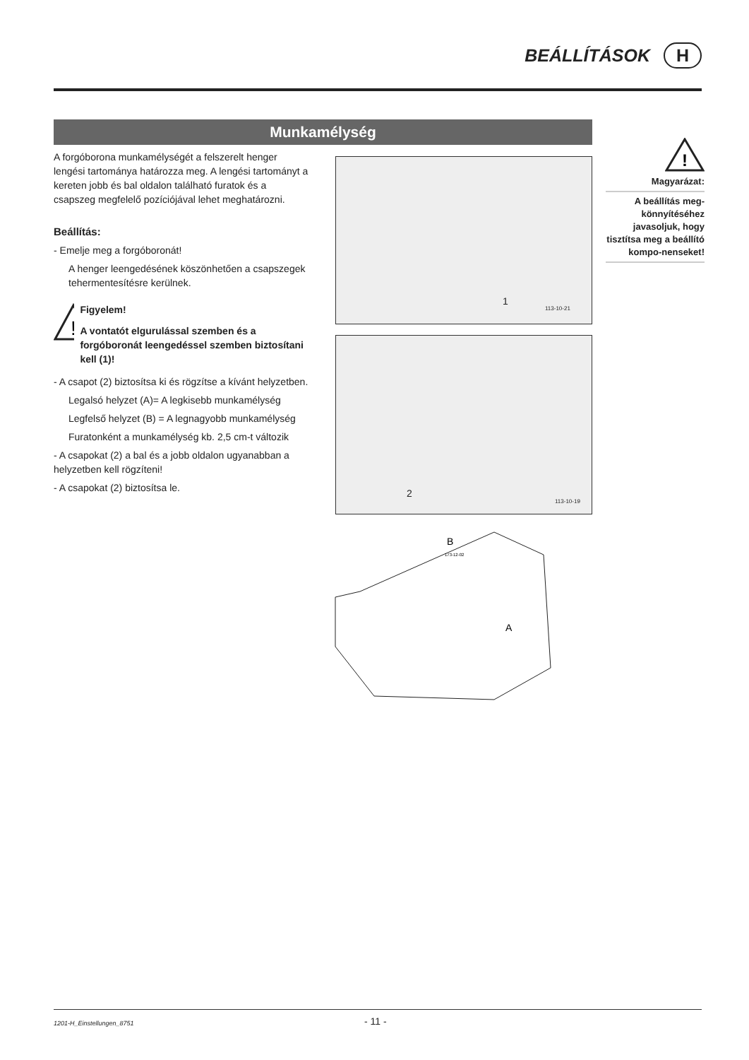BEÁLLÍTÁSOK H
Munkamélység
A forgóborona munkamélységét a felszerelt henger lengési tartománya határozza meg. A lengési tartományt a kereten jobb és bal oldalon található furatok és a csapszeg megfelelő pozíciójával lehet meghatározni.
Beállítás:
- Emelje meg a forgóboronát!
A henger leengedésének köszönhetően a csapszegek tehermentesítésre kerülnek.
!
Figyelem!
A vontatót elgurulással szemben és a forgóboronát leengedéssel szemben biztosítani kell (1)!
- A csapot (2) biztosítsa ki és rögzítse a kívánt helyzetben.
Legalsó helyzet (A)= A legkisebb munkamélység
Legfelső helyzet (B) = A legnagyobb munkamélység
Furatonként a munkamélység kb. 2,5 cm-t változik
- A csapokat (2) a bal és a jobb oldalon ugyanabban a helyzetben kell rögzíteni!
- A csapokat (2) biztosítsa le.
!
Magyarázat:
A beállítás meg-könnyítéséhez javasoljuk, hogy tisztítsa meg a beállító kompo-nenseket!
1
113-10-21
2
113-10-19
B
A
173-12-02
1201-H_Einstellungen_8751 - 11 -